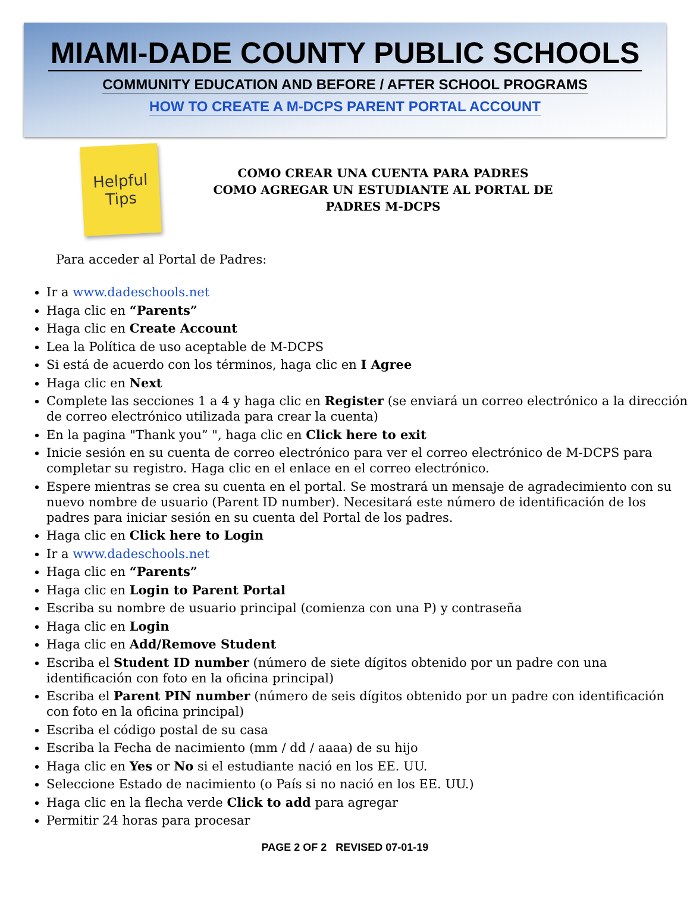MIAMI-DADE COUNTY PUBLIC SCHOOLS
COMMUNITY EDUCATION AND BEFORE / AFTER SCHOOL PROGRAMS
HOW TO CREATE A M-DCPS PARENT PORTAL ACCOUNT
Helpful
Tips
COMO CREAR UNA CUENTA PARA PADRES
COMO AGREGAR UN ESTUDIANTE AL PORTAL DE
PADRES M-DCPS
Para acceder al Portal de Padres:
Ir a www.dadeschools.net
Haga clic en “Parents”
Haga clic en Create Account
Lea la Política de uso aceptable de M-DCPS
Si está de acuerdo con los términos, haga clic en I Agree
Haga clic en Next
Complete las secciones 1 a 4 y haga clic en Register (se enviará un correo electrónico a la dirección de correo electrónico utilizada para crear la cuenta)
En la pagina "Thank you” ", haga clic en Click here to exit
Inicie sesión en su cuenta de correo electrónico para ver el correo electrónico de M-DCPS para completar su registro. Haga clic en el enlace en el correo electrónico.
Espere mientras se crea su cuenta en el portal. Se mostrará un mensaje de agradecimiento con su nuevo nombre de usuario (Parent ID number). Necesitará este número de identificación de los padres para iniciar sesión en su cuenta del Portal de los padres.
Haga clic en Click here to Login
Ir a www.dadeschools.net
Haga clic en “Parents”
Haga clic en Login to Parent Portal
Escriba su nombre de usuario principal (comienza con una P) y contraseña
Haga clic en Login
Haga clic en Add/Remove Student
Escriba el Student ID number (número de siete dígitos obtenido por un padre con una identificación con foto en la oficina principal)
Escriba el Parent PIN number (número de seis dígitos obtenido por un padre con identificación con foto en la oficina principal)
Escriba el código postal de su casa
Escriba la Fecha de nacimiento (mm / dd / aaaa) de su hijo
Haga clic en Yes or No si el estudiante nació en los EE. UU.
Seleccione Estado de nacimiento (o País si no nació en los EE. UU.)
Haga clic en la flecha verde Click to add para agregar
Permitir 24 horas para procesar
PAGE 2 OF 2 REVISED 07-01-19